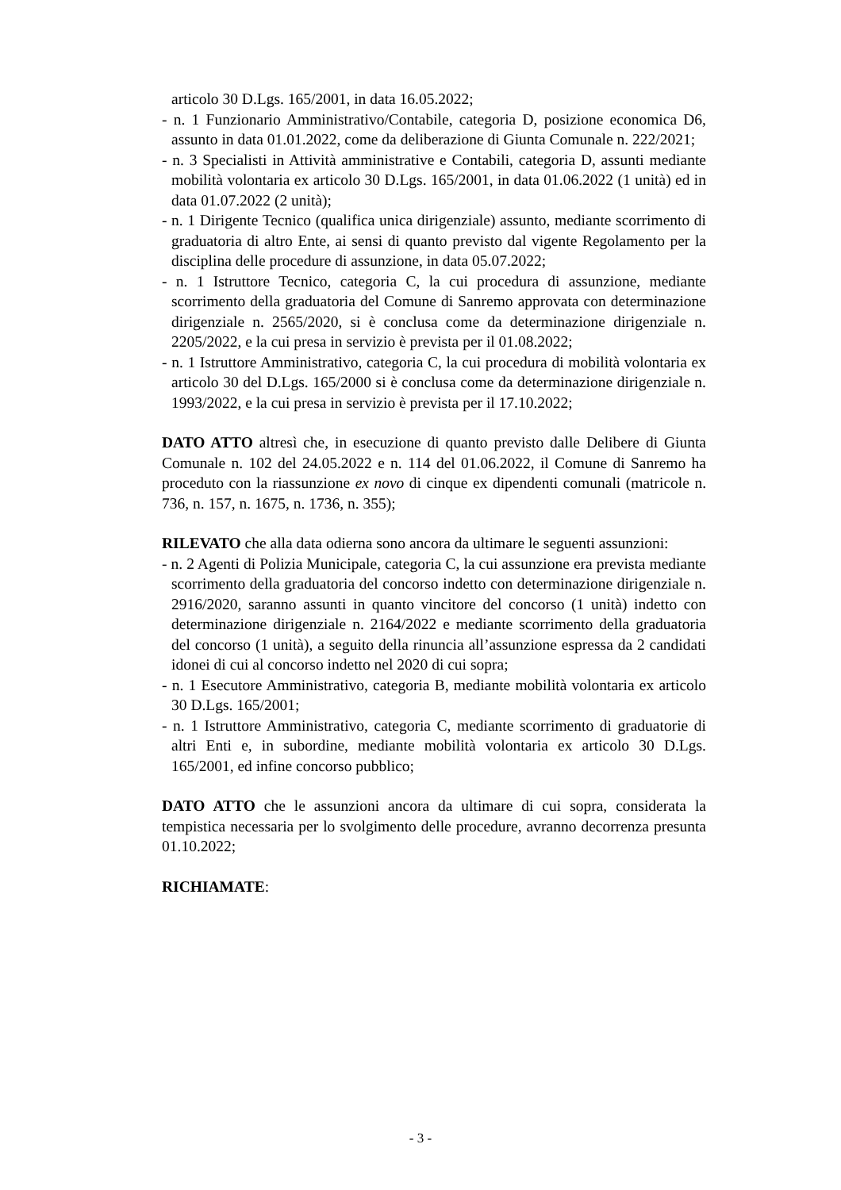articolo 30 D.Lgs. 165/2001, in data 16.05.2022;
- n. 1 Funzionario Amministrativo/Contabile, categoria D, posizione economica D6, assunto in data 01.01.2022, come da deliberazione di Giunta Comunale n. 222/2021;
- n. 3 Specialisti in Attività amministrative e Contabili, categoria D, assunti mediante mobilità volontaria ex articolo 30 D.Lgs. 165/2001, in data 01.06.2022 (1 unità) ed in data 01.07.2022 (2 unità);
- n. 1 Dirigente Tecnico (qualifica unica dirigenziale) assunto, mediante scorrimento di graduatoria di altro Ente, ai sensi di quanto previsto dal vigente Regolamento per la disciplina delle procedure di assunzione, in data 05.07.2022;
- n. 1 Istruttore Tecnico, categoria C, la cui procedura di assunzione, mediante scorrimento della graduatoria del Comune di Sanremo approvata con determinazione dirigenziale n. 2565/2020, si è conclusa come da determinazione dirigenziale n. 2205/2022, e la cui presa in servizio è prevista per il 01.08.2022;
- n. 1 Istruttore Amministrativo, categoria C, la cui procedura di mobilità volontaria ex articolo 30 del D.Lgs. 165/2000 si è conclusa come da determinazione dirigenziale n. 1993/2022, e la cui presa in servizio è prevista per il 17.10.2022;
DATO ATTO altresì che, in esecuzione di quanto previsto dalle Delibere di Giunta Comunale n. 102 del 24.05.2022 e n. 114 del 01.06.2022, il Comune di Sanremo ha proceduto con la riassunzione ex novo di cinque ex dipendenti comunali (matricole n. 736, n. 157, n. 1675, n. 1736, n. 355);
RILEVATO che alla data odierna sono ancora da ultimare le seguenti assunzioni:
- n. 2 Agenti di Polizia Municipale, categoria C, la cui assunzione era prevista mediante scorrimento della graduatoria del concorso indetto con determinazione dirigenziale n. 2916/2020, saranno assunti in quanto vincitore del concorso (1 unità) indetto con determinazione dirigenziale n. 2164/2022 e mediante scorrimento della graduatoria del concorso (1 unità), a seguito della rinuncia all’assunzione espressa da 2 candidati idonei di cui al concorso indetto nel 2020 di cui sopra;
- n. 1 Esecutore Amministrativo, categoria B, mediante mobilità volontaria ex articolo 30 D.Lgs. 165/2001;
- n. 1 Istruttore Amministrativo, categoria C, mediante scorrimento di graduatorie di altri Enti e, in subordine, mediante mobilità volontaria ex articolo 30 D.Lgs. 165/2001, ed infine concorso pubblico;
DATO ATTO che le assunzioni ancora da ultimare di cui sopra, considerata la tempistica necessaria per lo svolgimento delle procedure, avranno decorrenza presunta 01.10.2022;
RICHIAMATE:
- 3 -